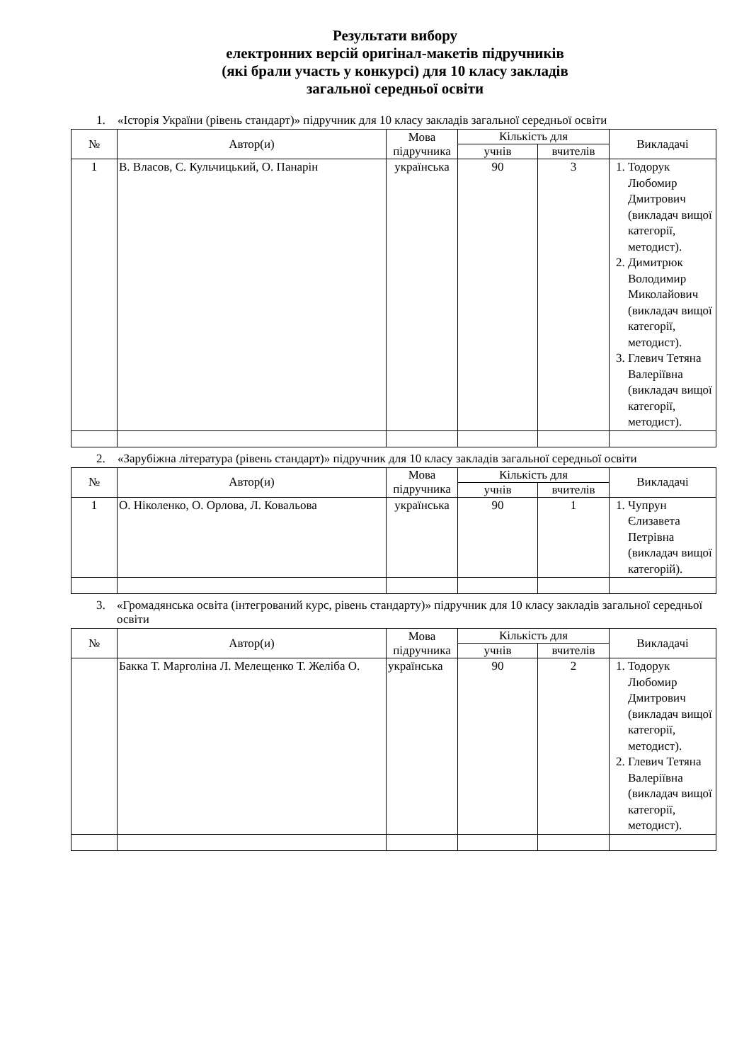Результати вибору
електронних версій оригінал-макетів підручників
(які брали участь у конкурсі) для 10 класу закладів
загальної середньої освіти
1. «Історія України (рівень стандарт)» підручник для 10 класу закладів загальної середньої освіти
| № | Автор(и) | Мова підручника | Кількість для | | Викладачі |
| --- | --- | --- | --- | --- | --- |
| | | | учнів | вчителів | |
| 1 | В. Власов, С. Кульчицький, О. Панарін | українська | 90 | 3 | 1. Тодорук Любомир Дмитрович (викладач вищої категорії, методист). 2. Димитрюк Володимир Миколайович (викладач вищої категорії, методист). 3. Глевич Тетяна Валеріївна (викладач вищої категорії, методист). |
2. «Зарубіжна література (рівень стандарт)» підручник для 10 класу закладів загальної середньої освіти
| № | Автор(и) | Мова підручника | Кількість для | | Викладачі |
| --- | --- | --- | --- | --- | --- |
| | | | учнів | вчителів | |
| 1 | О. Ніколенко, О. Орлова, Л. Ковальова | українська | 90 | 1 | 1. Чупрун Єлизавета Петрівна (викладач вищої категорій). |
3. «Громадянська освіта (інтегрований курс, рівень стандарту)» підручник для 10 класу закладів загальної середньої освіти
| № | Автор(и) | Мова підручника | Кількість для | | Викладачі |
| --- | --- | --- | --- | --- | --- |
| | | | учнів | вчителів | |
| | Бакка Т. Марголіна Л. Мелещенко Т. Желіба О. | українська | 90 | 2 | 1. Тодорук Любомир Дмитрович (викладач вищої категорії, методист). 2. Глевич Тетяна Валеріївна (викладач вищої категорії, методист). |